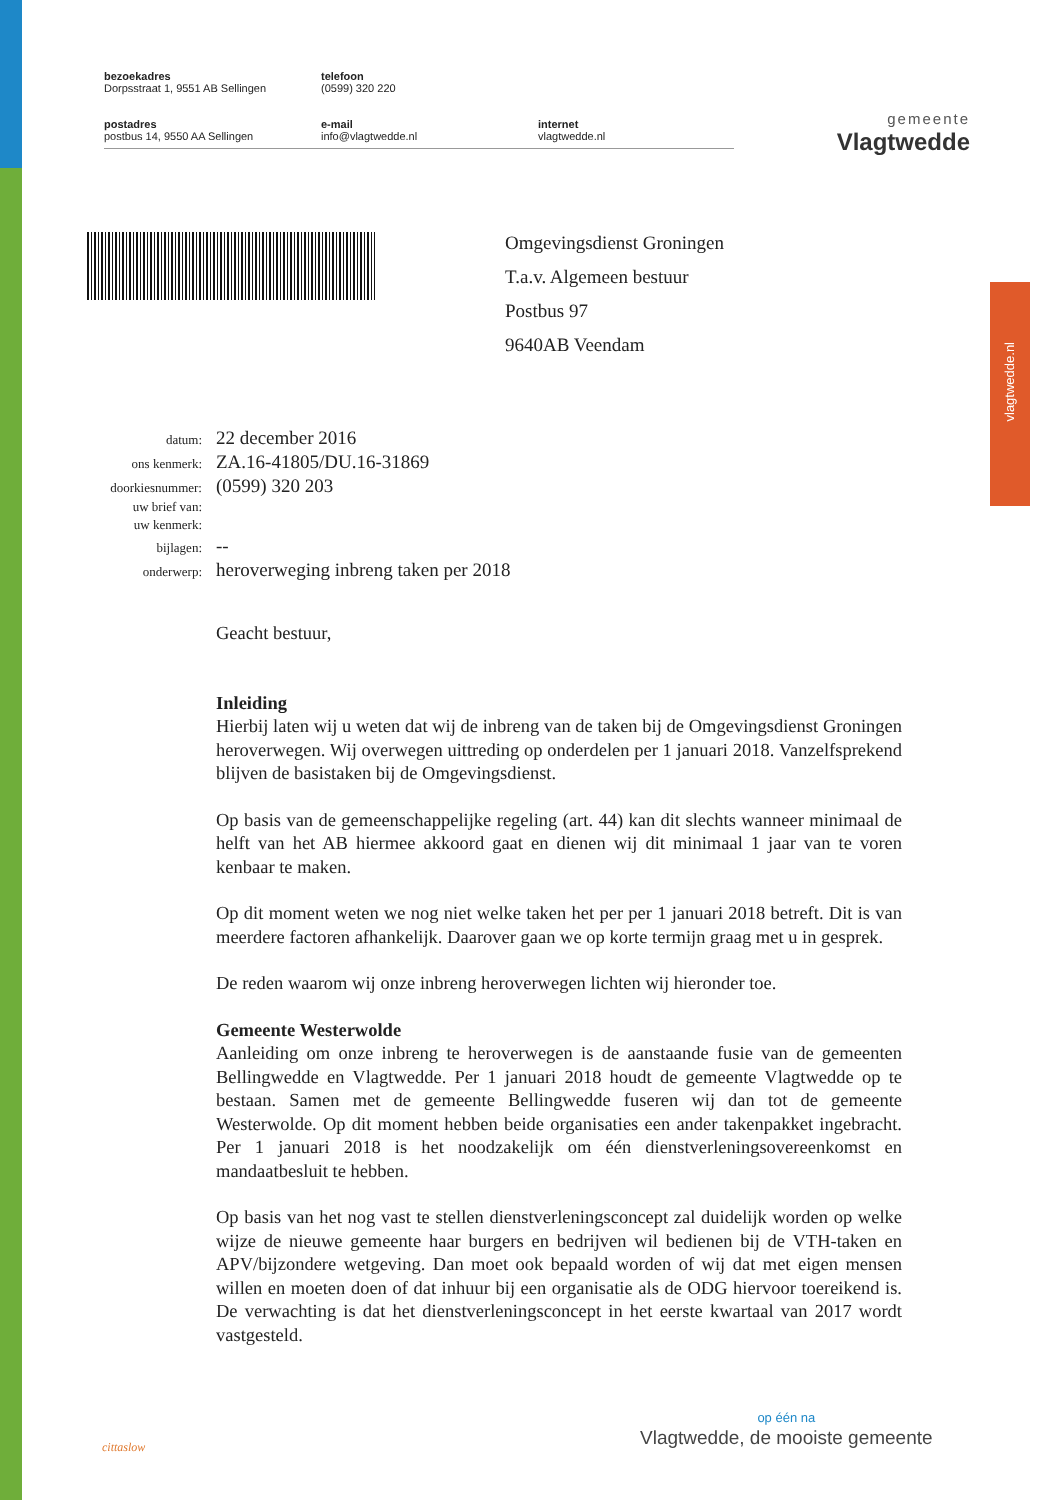bezoekadres
Dorpsstraat 1, 9551 AB Sellingen
telefoon
(0599) 320 220
postadres
postbus 14, 9550 AA Sellingen
e-mail
info@vlagtwedde.nl
internet
vlagtwedde.nl
gemeente
Vlagtwedde
vlagtwedde.nl
Omgevingsdienst Groningen
T.a.v. Algemeen bestuur
Postbus 97
9640AB Veendam
| datum: | 22 december 2016 |
| ons kenmerk: | ZA.16-41805/DU.16-31869 |
| doorkiesnummer: | (0599) 320 203 |
| uw brief van: | |
| uw kenmerk: | |
| bijlagen: | -- |
| onderwerp: | heroverweging inbreng taken per 2018 |
Geacht bestuur,
Inleiding
Hierbij laten wij u weten dat wij de inbreng van de taken bij de Omgevingsdienst Groningen heroverwegen. Wij overwegen uittreding op onderdelen per 1 januari 2018. Vanzelfsprekend blijven de basistaken bij de Omgevingsdienst.
Op basis van de gemeenschappelijke regeling (art. 44) kan dit slechts wanneer minimaal de helft van het AB hiermee akkoord gaat en dienen wij dit minimaal 1 jaar van te voren kenbaar te maken.
Op dit moment weten we nog niet welke taken het per per 1 januari 2018 betreft. Dit is van meerdere factoren afhankelijk. Daarover gaan we op korte termijn graag met u in gesprek.
De reden waarom wij onze inbreng heroverwegen lichten wij hieronder toe.
Gemeente Westerwolde
Aanleiding om onze inbreng te heroverwegen is de aanstaande fusie van de gemeenten Bellingwedde en Vlagtwedde. Per 1 januari 2018 houdt de gemeente Vlagtwedde op te bestaan. Samen met de gemeente Bellingwedde fuseren wij dan tot de gemeente Westerwolde. Op dit moment hebben beide organisaties een ander takenpakket ingebracht. Per 1 januari 2018 is het noodzakelijk om één dienstverleningsovereenkomst en mandaatbesluit te hebben.
Op basis van het nog vast te stellen dienstverleningsconcept zal duidelijk worden op welke wijze de nieuwe gemeente haar burgers en bedrijven wil bedienen bij de VTH-taken en APV/bijzondere wetgeving. Dan moet ook bepaald worden of wij dat met eigen mensen willen en moeten doen of dat inhuur bij een organisatie als de ODG hiervoor toereikend is. De verwachting is dat het dienstverleningsconcept in het eerste kwartaal van 2017 wordt vastgesteld.
cittaslow
op één na
Vlagtwedde, de mooiste gemeente